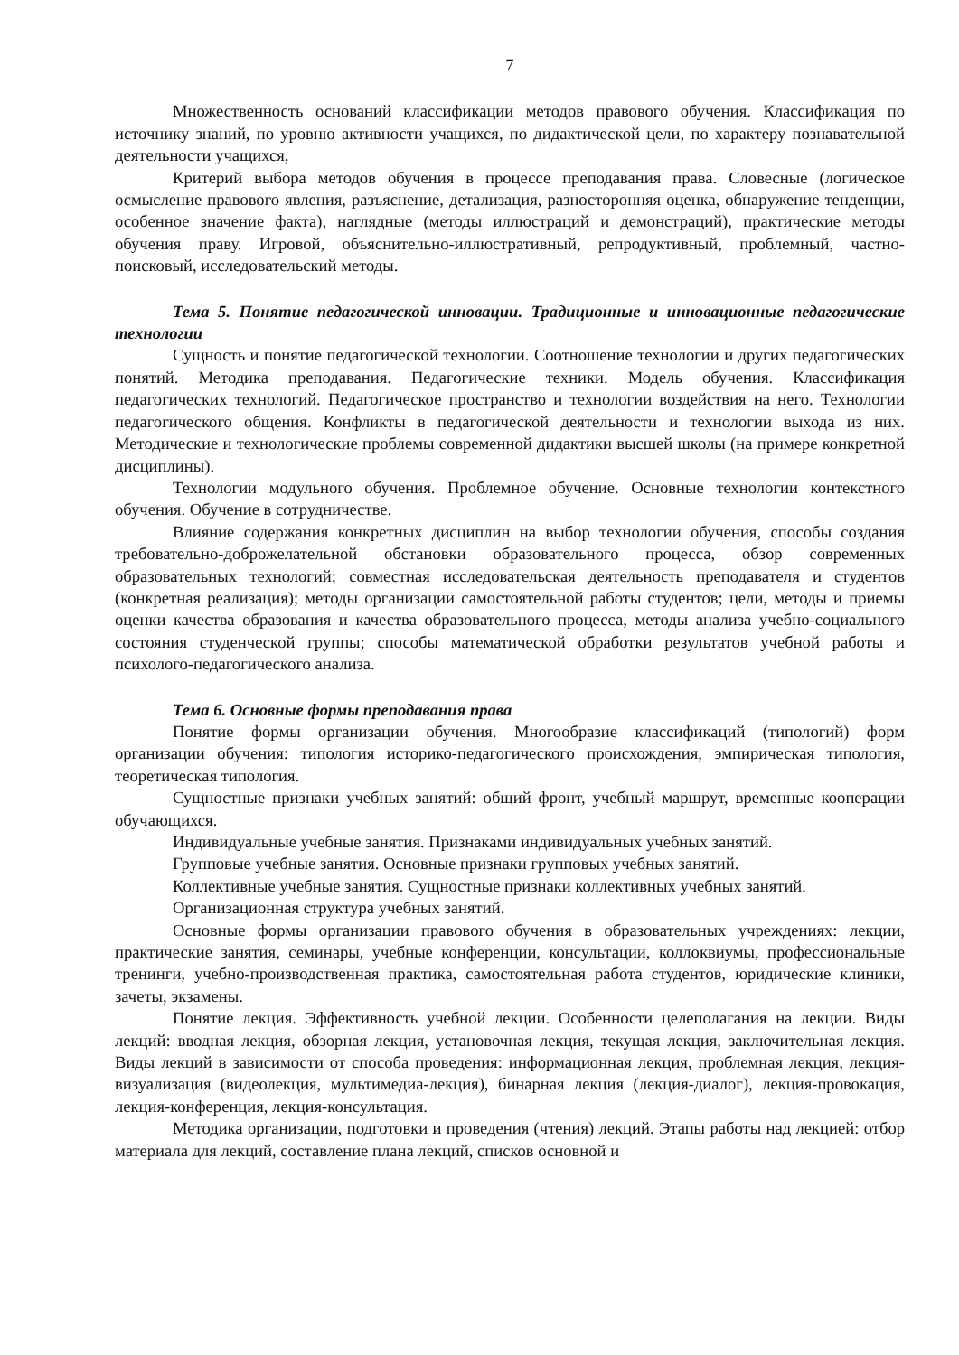7
Множественность оснований классификации методов правового обучения. Классификация по источнику знаний, по уровню активности учащихся, по дидактической цели, по характеру познавательной деятельности учащихся,
Критерий выбора методов обучения в процессе преподавания права. Словесные (логическое осмысление правового явления, разъяснение, детализация, разносторонняя оценка, обнаружение тенденции, особенное значение факта), наглядные (методы иллюстраций и демонстраций), практические методы обучения праву. Игровой, объяснительно-иллюстративный, репродуктивный, проблемный, частно-поисковый, исследовательский методы.
Тема 5. Понятие педагогической инновации. Традиционные и инновационные педагогические технологии
Сущность и понятие педагогической технологии. Соотношение технологии и других педагогических понятий. Методика преподавания. Педагогические техники. Модель обучения. Классификация педагогических технологий. Педагогическое пространство и технологии воздействия на него. Технологии педагогического общения. Конфликты в педагогической деятельности и технологии выхода из них. Методические и технологические проблемы современной дидактики высшей школы (на примере конкретной дисциплины).
Технологии модульного обучения. Проблемное обучение. Основные технологии контекстного обучения. Обучение в сотрудничестве.
Влияние содержания конкретных дисциплин на выбор технологии обучения, способы создания требовательно-доброжелательной обстановки образовательного процесса, обзор современных образовательных технологий; совместная исследовательская деятельность преподавателя и студентов (конкретная реализация); методы организации самостоятельной работы студентов; цели, методы и приемы оценки качества образования и качества образовательного процесса, методы анализа учебно-социального состояния студенческой группы; способы математической обработки результатов учебной работы и психолого-педагогического анализа.
Тема 6. Основные формы преподавания права
Понятие формы организации обучения. Многообразие классификаций (типологий) форм организации обучения: типология историко-педагогического происхождения, эмпирическая типология, теоретическая типология.
Сущностные признаки учебных занятий: общий фронт, учебный маршрут, временные кооперации обучающихся.
Индивидуальные учебные занятия. Признаками индивидуальных учебных занятий.
Групповые учебные занятия. Основные признаки групповых учебных занятий.
Коллективные учебные занятия. Сущностные признаки коллективных учебных занятий.
Организационная структура учебных занятий.
Основные формы организации правового обучения в образовательных учреждениях: лекции, практические занятия, семинары, учебные конференции, консультации, коллоквиумы, профессиональные тренинги, учебно-производственная практика, самостоятельная работа студентов, юридические клиники, зачеты, экзамены.
Понятие лекция. Эффективность учебной лекции. Особенности целеполагания на лекции. Виды лекций: вводная лекция, обзорная лекция, установочная лекция, текущая лекция, заключительная лекция. Виды лекций в зависимости от способа проведения: информационная лекция, проблемная лекция, лекция-визуализация (видеолекция, мультимедиа-лекция), бинарная лекция (лекция-диалог), лекция-провокация, лекция-конференция, лекция-консультация.
Методика организации, подготовки и проведения (чтения) лекций. Этапы работы над лекцией: отбор материала для лекций, составление плана лекций, списков основной и